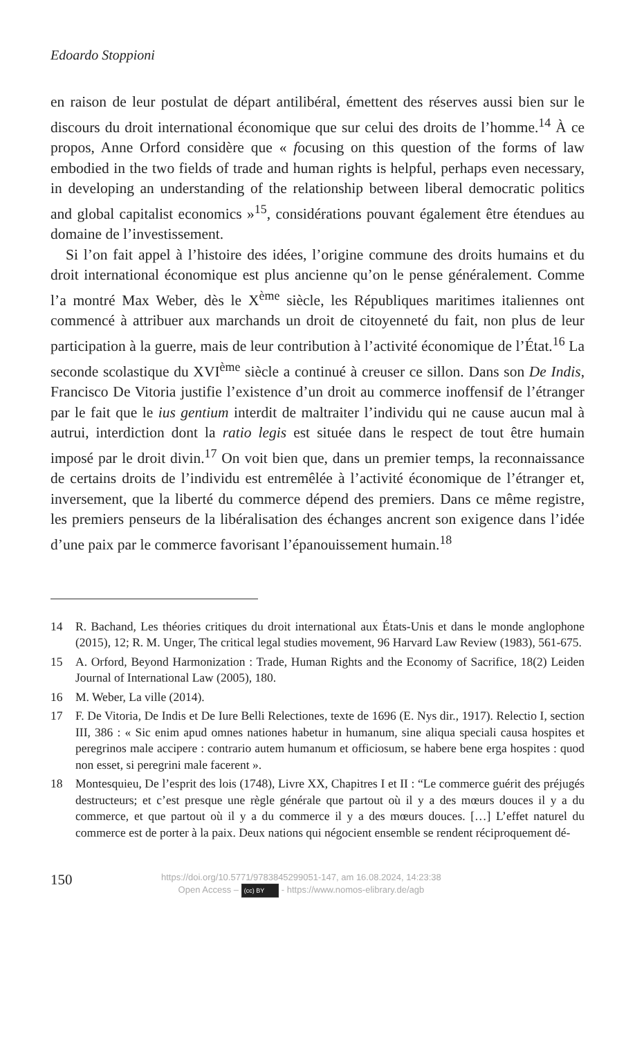Edoardo Stoppioni
en raison de leur postulat de départ antilibéral, émettent des réserves aussi bien sur le discours du droit international économique que sur celui des droits de l’homme.<sup>14</sup> À ce propos, Anne Orford considère que « focusing on this question of the forms of law embodied in the two fields of trade and human rights is helpful, perhaps even necessary, in developing an understanding of the relationship between liberal democratic politics and global capitalist economics »<sup>15</sup>, considérations pouvant également être étendues au domaine de l’investissement.
Si l’on fait appel à l’histoire des idées, l’origine commune des droits humains et du droit international économique est plus ancienne qu’on le pense généralement. Comme l’a montré Max Weber, dès le X<sup>ème</sup> siècle, les Républiques maritimes italiennes ont commencé à attribuer aux marchands un droit de citoyenneté du fait, non plus de leur participation à la guerre, mais de leur contribution à l’activité économique de l’État.<sup>16</sup> La seconde scolastique du XVI<sup>ème</sup> siècle a continué à creuser ce sillon. Dans son De Indis, Francisco De Vitoria justifie l’existence d’un droit au commerce inoffensif de l’étranger par le fait que le ius gentium interdit de maltraiter l’individu qui ne cause aucun mal à autrui, interdiction dont la ratio legis est située dans le respect de tout être humain imposé par le droit divin.<sup>17</sup> On voit bien que, dans un premier temps, la reconnaissance de certains droits de l’individu est entremêlée à l’activité économique de l’étranger et, inversement, que la liberté du commerce dépend des premiers. Dans ce même registre, les premiers penseurs de la libéralisation des échanges ancrent son exigence dans l’idée d’une paix par le commerce favorisant l’épanouissement humain.<sup>18</sup>
14 R. Bachand, Les théories critiques du droit international aux États-Unis et dans le monde anglophone (2015), 12; R. M. Unger, The critical legal studies movement, 96 Harvard Law Review (1983), 561-675.
15 A. Orford, Beyond Harmonization : Trade, Human Rights and the Economy of Sacrifice, 18(2) Leiden Journal of International Law (2005), 180.
16 M. Weber, La ville (2014).
17 F. De Vitoria, De Indis et De Iure Belli Relectiones, texte de 1696 (E. Nys dir., 1917). Relectio I, section III, 386 : « Sic enim apud omnes nationes habetur in humanum, sine aliqua speciali causa hospites et peregrinos male accipere : contrario autem humanum et officiosum, se habere bene erga hospites : quod non esset, si peregrini male facerent ».
18 Montesquieu, De l’esprit des lois (1748), Livre XX, Chapitres I et II : “Le commerce guérit des préjugés destructeurs; et c’est presque une règle générale que partout où il y a des mœurs douces il y a du commerce, et que partout où il y a du commerce il y a des mœurs douces. […] L’effet naturel du commerce est de porter à la paix. Deux nations qui négocient ensemble se rendent réciproquement dé-
150
https://doi.org/10.5771/9783845299051-147, am 16.08.2024, 14:23:38
Open Access – (cc) BY - https://www.nomos-elibrary.de/agb